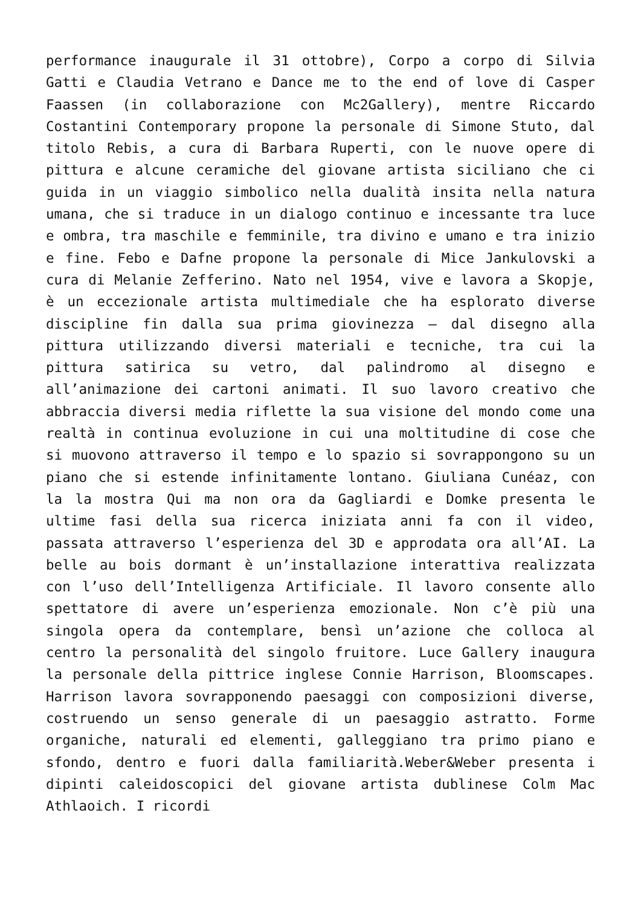performance inaugurale il 31 ottobre), Corpo a corpo di Silvia Gatti e Claudia Vetrano e Dance me to the end of love di Casper Faassen (in collaborazione con Mc2Gallery), mentre Riccardo Costantini Contemporary propone la personale di Simone Stuto, dal titolo Rebis, a cura di Barbara Ruperti, con le nuove opere di pittura e alcune ceramiche del giovane artista siciliano che ci guida in un viaggio simbolico nella dualità insita nella natura umana, che si traduce in un dialogo continuo e incessante tra luce e ombra, tra maschile e femminile, tra divino e umano e tra inizio e fine. Febo e Dafne propone la personale di Mice Jankulovski a cura di Melanie Zefferino. Nato nel 1954, vive e lavora a Skopje, è un eccezionale artista multimediale che ha esplorato diverse discipline fin dalla sua prima giovinezza – dal disegno alla pittura utilizzando diversi materiali e tecniche, tra cui la pittura satirica su vetro, dal palindromo al disegno e all’animazione dei cartoni animati. Il suo lavoro creativo che abbraccia diversi media riflette la sua visione del mondo come una realtà in continua evoluzione in cui una moltitudine di cose che si muovono attraverso il tempo e lo spazio si sovrappongono su un piano che si estende infinitamente lontano. Giuliana Cunéaz, con la la mostra Qui ma non ora da Gagliardi e Domke presenta le ultime fasi della sua ricerca iniziata anni fa con il video, passata attraverso l’esperienza del 3D e approdata ora all’AI. La belle au bois dormant è un’installazione interattiva realizzata con l’uso dell’Intelligenza Artificiale. Il lavoro consente allo spettatore di avere un’esperienza emozionale. Non c’è più una singola opera da contemplare, bensì un’azione che colloca al centro la personalità del singolo fruitore. Luce Gallery inaugura la personale della pittrice inglese Connie Harrison, Bloomscapes. Harrison lavora sovrapponendo paesaggi con composizioni diverse, costruendo un senso generale di un paesaggio astratto. Forme organiche, naturali ed elementi, galleggiano tra primo piano e sfondo, dentro e fuori dalla familiarità.Weber&Weber presenta i dipinti caleidoscopici del giovane artista dublinese Colm Mac Athlaoich. I ricordi